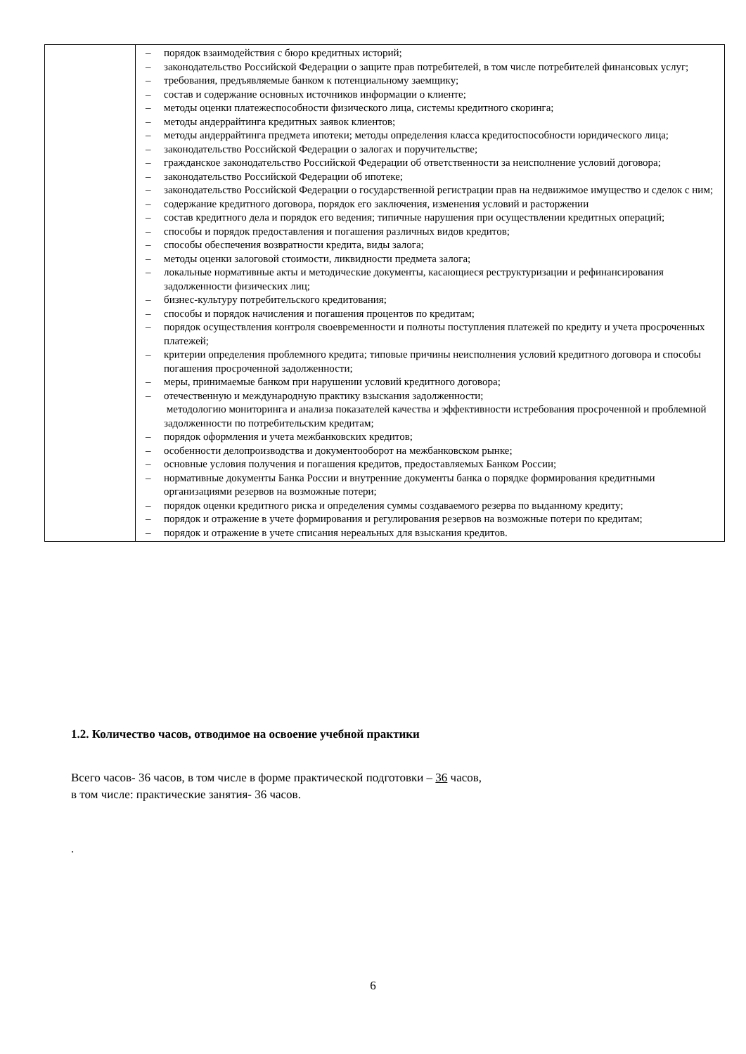| | – порядок взаимодействия с бюро кредитных историй; – законодательство Российской Федерации о защите прав потребителей, в том числе потребителей финансовых услуг; – требования, предъявляемые банком к потенциальному заемщику; – состав и содержание основных источников информации о клиенте; – методы оценки платежеспособности физического лица, системы кредитного скоринга; – методы андеррайтинга кредитных заявок клиентов; – методы андеррайтинга предмета ипотеки; методы определения класса кредитоспособности юридического лица; – законодательство Российской Федерации о залогах и поручительстве; – гражданское законодательство Российской Федерации об ответственности за неисполнение условий договора; – законодательство Российской Федерации об ипотеке; – законодательство Российской Федерации о государственной регистрации прав на недвижимое имущество и сделок с ним; – содержание кредитного договора, порядок его заключения, изменения условий и расторжении – состав кредитного дела и порядок его ведения; типичные нарушения при осуществлении кредитных операций; – способы и порядок предоставления и погашения различных видов кредитов; – способы обеспечения возвратности кредита, виды залога; – методы оценки залоговой стоимости, ликвидности предмета залога; – локальные нормативные акты и методические документы, касающиеся реструктуризации и рефинансирования задолженности физических лиц; – бизнес-культуру потребительского кредитования; – способы и порядок начисления и погашения процентов по кредитам; – порядок осуществления контроля своевременности и полноты поступления платежей по кредиту и учета просроченных платежей; – критерии определения проблемного кредита; типовые причины неисполнения условий кредитного договора и способы погашения просроченной задолженности; – меры, принимаемые банком при нарушении условий кредитного договора; – отечественную и международную практику взыскания задолженности; методологию мониторинга и анализа показателей качества и эффективности истребования просроченной и проблемной задолженности по потребительским кредитам; – порядок оформления и учета межбанковских кредитов; – особенности делопроизводства и документооборот на межбанковском рынке; – основные условия получения и погашения кредитов, предоставляемых Банком России; – нормативные документы Банка России и внутренние документы банка о порядке формирования кредитными организациями резервов на возможные потери; – порядок оценки кредитного риска и определения суммы создаваемого резерва по выданному кредиту; – порядок и отражение в учете формирования и регулирования резервов на возможные потери по кредитам; – порядок и отражение в учете списания нереальных для взыскания кредитов. |
1.2. Количество часов, отводимое на освоение учебной практики
Всего часов- 36 часов, в том числе в форме практической подготовки – 36 часов,
в том числе: практические занятия- 36 часов.
.
6